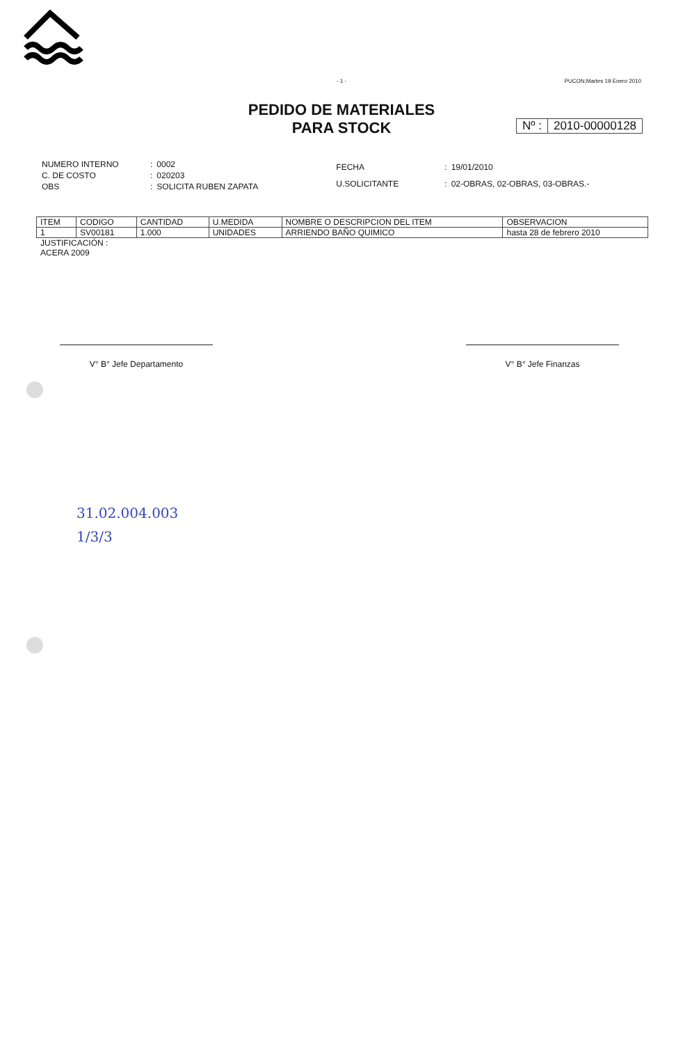- 1 -
PUCON,Martes 19 Enero 2010
PEDIDO DE MATERIALES
PARA STOCK
Nº : 2010-00000128
| NUMERO INTERNO | : | 0002 |
| C. DE COSTO | : | 020203 |
| OBS | : | SOLICITA RUBEN ZAPATA |
| FECHA | : | 19/01/2010 |
| U.SOLICITANTE | : | 02-OBRAS, 02-OBRAS, 03-OBRAS.- |
| ITEM | CODIGO | CANTIDAD | U.MEDIDA | NOMBRE O DESCRIPCION DEL ITEM | OBSERVACION |
| --- | --- | --- | --- | --- | --- |
| 1 | SV00181 | 1.000 | UNIDADES | ARRIENDO BAÑO QUIMICO | hasta 28 de febrero 2010 |
JUSTIFICACIÓN :
ACERA 2009
V° B° Jefe Departamento V° B° Jefe Finanzas
31.02.004.003
1/3/3